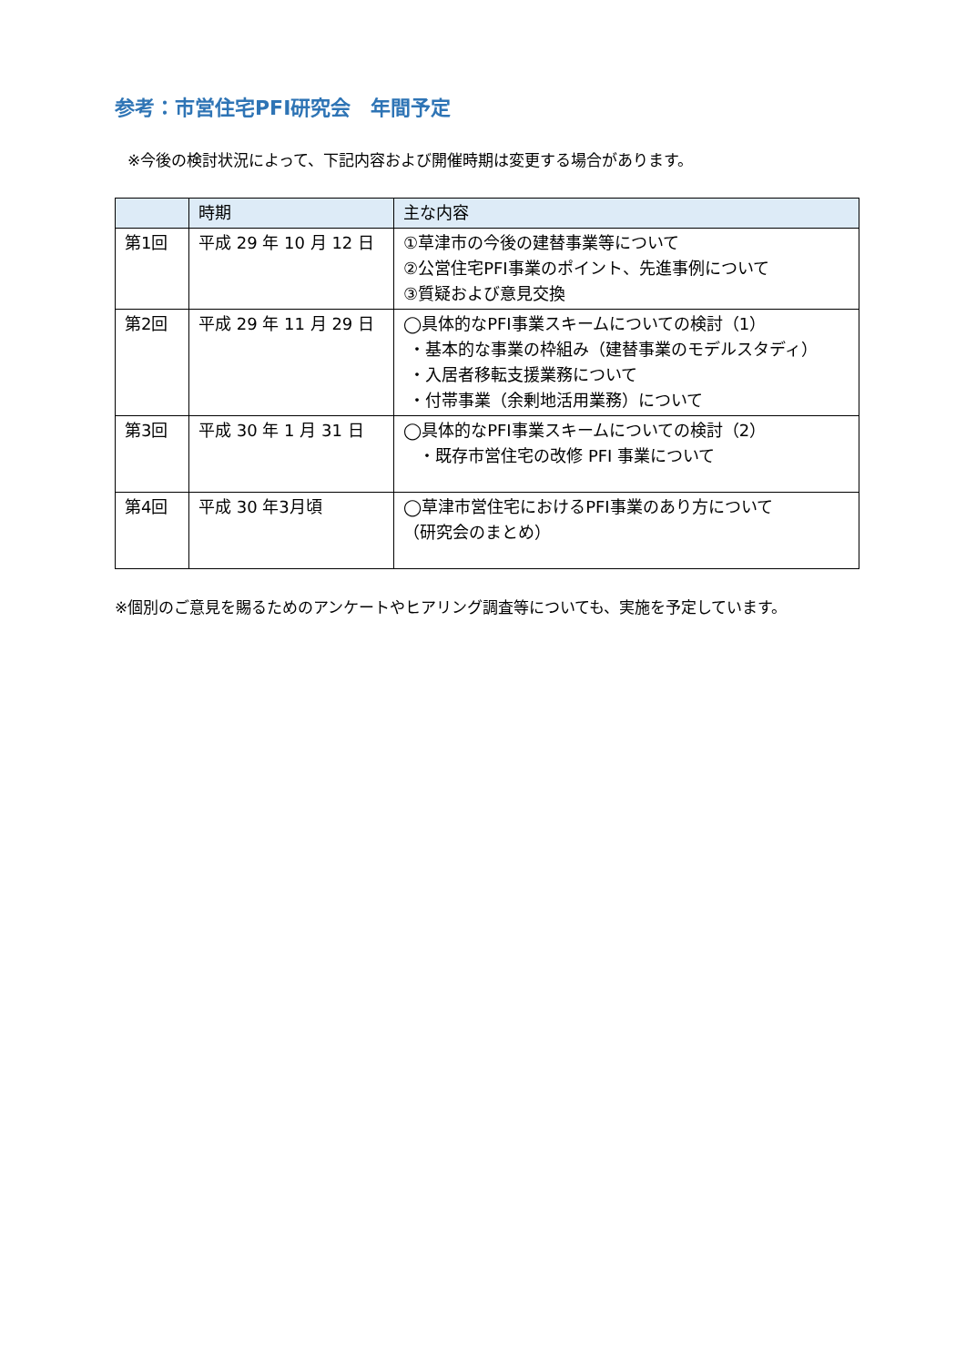参考：市営住宅PFI研究会　年間予定
※今後の検討状況によって、下記内容および開催時期は変更する場合があります。
| | 時期 | 主な内容 |
| --- | --- | --- |
| 第1回 | 平成 29 年 10 月 12 日 | ①草津市の今後の建替事業等について ②公営住宅PFI事業のポイント、先進事例について ③質疑および意見交換 |
| 第2回 | 平成 29 年 11 月 29 日 | ◯具体的なPFI事業スキームについての検討（1） ・基本的な事業の枠組み（建替事業のモデルスタディ） ・入居者移転支援業務について ・付帯事業（余剰地活用業務）について |
| 第3回 | 平成 30 年 1 月 31 日 | ◯具体的なPFI事業スキームについての検討（2） ・既存市営住宅の改修 PFI 事業について |
| 第4回 | 平成 30 年3月頃 | ◯草津市営住宅におけるPFI事業のあり方について （研究会のまとめ） |
※個別のご意見を賜るためのアンケートやヒアリング調査等についても、実施を予定しています。